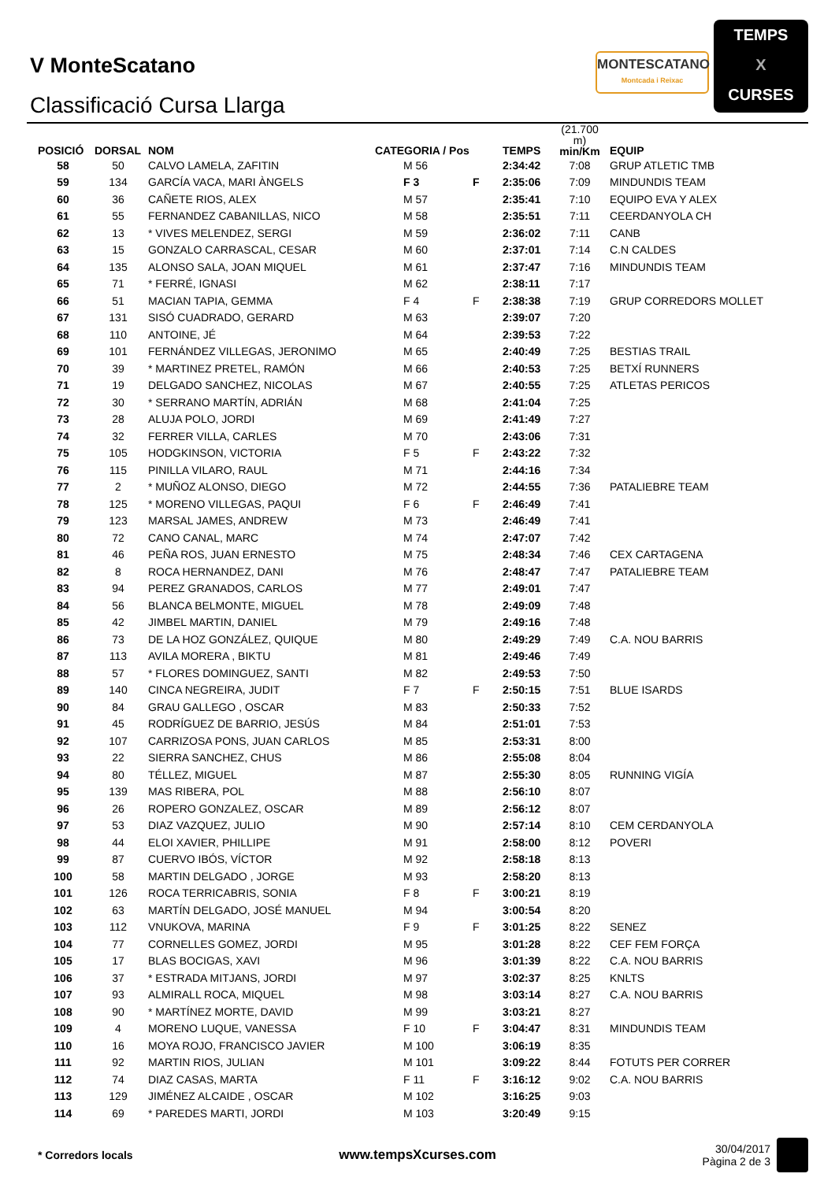V MonteScatano
Classificació Cursa Llarga
MONTESCATANO
Montcada i Reixac
TEMPS
X
CURSES
| POSICIÓ | DORSAL | NOM | CATEGORIA / Pos | | TEMPS | (21.700 m) min/Km | EQUIP |
| --- | --- | --- | --- | --- | --- | --- | --- |
| 58 | 50 | CALVO LAMELA, ZAFITIN | M 56 | | 2:34:42 | 7:08 | GRUP ATLETIC TMB |
| 59 | 134 | GARCÍA VACA, MARI ÀNGELS | F 3 | F | 2:35:06 | 7:09 | MINDUNDIS TEAM |
| 60 | 36 | CAÑETE RIOS, ALEX | M 57 | | 2:35:41 | 7:10 | EQUIPO EVA Y ALEX |
| 61 | 55 | FERNANDEZ CABANILLAS, NICO | M 58 | | 2:35:51 | 7:11 | CEERDANYOLA CH |
| 62 | 13 | * VIVES MELENDEZ, SERGI | M 59 | | 2:36:02 | 7:11 | CANB |
| 63 | 15 | GONZALO CARRASCAL, CESAR | M 60 | | 2:37:01 | 7:14 | C.N CALDES |
| 64 | 135 | ALONSO SALA, JOAN MIQUEL | M 61 | | 2:37:47 | 7:16 | MINDUNDIS TEAM |
| 65 | 71 | * FERRÉ, IGNASI | M 62 | | 2:38:11 | 7:17 | |
| 66 | 51 | MACIAN TAPIA, GEMMA | F 4 | F | 2:38:38 | 7:19 | GRUP CORREDORS MOLLET |
| 67 | 131 | SISÓ CUADRADO, GERARD | M 63 | | 2:39:07 | 7:20 | |
| 68 | 110 | ANTOINE, JÉ | M 64 | | 2:39:53 | 7:22 | |
| 69 | 101 | FERNÁNDEZ VILLEGAS, JERONIMO | M 65 | | 2:40:49 | 7:25 | BESTIAS TRAIL |
| 70 | 39 | * MARTINEZ PRETEL, RAMÓN | M 66 | | 2:40:53 | 7:25 | BETXÍ RUNNERS |
| 71 | 19 | DELGADO SANCHEZ, NICOLAS | M 67 | | 2:40:55 | 7:25 | ATLETAS PERICOS |
| 72 | 30 | * SERRANO MARTÍN, ADRIÁN | M 68 | | 2:41:04 | 7:25 | |
| 73 | 28 | ALUJA POLO, JORDI | M 69 | | 2:41:49 | 7:27 | |
| 74 | 32 | FERRER VILLA, CARLES | M 70 | | 2:43:06 | 7:31 | |
| 75 | 105 | HODGKINSON, VICTORIA | F 5 | F | 2:43:22 | 7:32 | |
| 76 | 115 | PINILLA VILARO, RAUL | M 71 | | 2:44:16 | 7:34 | |
| 77 | 2 | * MUÑOZ ALONSO, DIEGO | M 72 | | 2:44:55 | 7:36 | PATALIEBRE TEAM |
| 78 | 125 | * MORENO VILLEGAS, PAQUI | F 6 | F | 2:46:49 | 7:41 | |
| 79 | 123 | MARSAL JAMES, ANDREW | M 73 | | 2:46:49 | 7:41 | |
| 80 | 72 | CANO CANAL, MARC | M 74 | | 2:47:07 | 7:42 | |
| 81 | 46 | PEÑA ROS, JUAN ERNESTO | M 75 | | 2:48:34 | 7:46 | CEX CARTAGENA |
| 82 | 8 | ROCA HERNANDEZ, DANI | M 76 | | 2:48:47 | 7:47 | PATALIEBRE TEAM |
| 83 | 94 | PEREZ GRANADOS, CARLOS | M 77 | | 2:49:01 | 7:47 | |
| 84 | 56 | BLANCA BELMONTE, MIGUEL | M 78 | | 2:49:09 | 7:48 | |
| 85 | 42 | JIMBEL MARTIN, DANIEL | M 79 | | 2:49:16 | 7:48 | |
| 86 | 73 | DE LA HOZ GONZÁLEZ, QUIQUE | M 80 | | 2:49:29 | 7:49 | C.A. NOU BARRIS |
| 87 | 113 | AVILA MORERA , BIKTU | M 81 | | 2:49:46 | 7:49 | |
| 88 | 57 | * FLORES DOMINGUEZ, SANTI | M 82 | | 2:49:53 | 7:50 | |
| 89 | 140 | CINCA NEGREIRA, JUDIT | F 7 | F | 2:50:15 | 7:51 | BLUE ISARDS |
| 90 | 84 | GRAU GALLEGO , OSCAR | M 83 | | 2:50:33 | 7:52 | |
| 91 | 45 | RODRÍGUEZ DE BARRIO, JESÚS | M 84 | | 2:51:01 | 7:53 | |
| 92 | 107 | CARRIZOSA PONS, JUAN CARLOS | M 85 | | 2:53:31 | 8:00 | |
| 93 | 22 | SIERRA SANCHEZ, CHUS | M 86 | | 2:55:08 | 8:04 | |
| 94 | 80 | TÉLLEZ, MIGUEL | M 87 | | 2:55:30 | 8:05 | RUNNING VIGÍA |
| 95 | 139 | MAS RIBERA, POL | M 88 | | 2:56:10 | 8:07 | |
| 96 | 26 | ROPERO GONZALEZ, OSCAR | M 89 | | 2:56:12 | 8:07 | |
| 97 | 53 | DIAZ VAZQUEZ, JULIO | M 90 | | 2:57:14 | 8:10 | CEM CERDANYOLA |
| 98 | 44 | ELOI XAVIER, PHILLIPE | M 91 | | 2:58:00 | 8:12 | POVERI |
| 99 | 87 | CUERVO IBÓS, VÍCTOR | M 92 | | 2:58:18 | 8:13 | |
| 100 | 58 | MARTIN DELGADO , JORGE | M 93 | | 2:58:20 | 8:13 | |
| 101 | 126 | ROCA TERRICABRIS, SONIA | F 8 | F | 3:00:21 | 8:19 | |
| 102 | 63 | MARTÍN DELGADO, JOSÉ MANUEL | M 94 | | 3:00:54 | 8:20 | |
| 103 | 112 | VNUKOVA, MARINA | F 9 | F | 3:01:25 | 8:22 | SENEZ |
| 104 | 77 | CORNELLES GOMEZ, JORDI | M 95 | | 3:01:28 | 8:22 | CEF FEM FORÇA |
| 105 | 17 | BLAS BOCIGAS, XAVI | M 96 | | 3:01:39 | 8:22 | C.A. NOU BARRIS |
| 106 | 37 | * ESTRADA MITJANS, JORDI | M 97 | | 3:02:37 | 8:25 | KNLTS |
| 107 | 93 | ALMIRALL ROCA, MIQUEL | M 98 | | 3:03:14 | 8:27 | C.A. NOU BARRIS |
| 108 | 90 | * MARTÍNEZ MORTE, DAVID | M 99 | | 3:03:21 | 8:27 | |
| 109 | 4 | MORENO LUQUE, VANESSA | F 10 | F | 3:04:47 | 8:31 | MINDUNDIS TEAM |
| 110 | 16 | MOYA ROJO, FRANCISCO JAVIER | M 100 | | 3:06:19 | 8:35 | |
| 111 | 92 | MARTIN RIOS, JULIAN | M 101 | | 3:09:22 | 8:44 | FOTUTS PER CORRER |
| 112 | 74 | DIAZ CASAS, MARTA | F 11 | F | 3:16:12 | 9:02 | C.A. NOU BARRIS |
| 113 | 129 | JIMÉNEZ ALCAIDE , OSCAR | M 102 | | 3:16:25 | 9:03 | |
| 114 | 69 | * PAREDES MARTI, JORDI | M 103 | | 3:20:49 | 9:15 | |
* Corredors locals www.tempsXcurses.com
30/04/2017
Pàgina 2 de 3